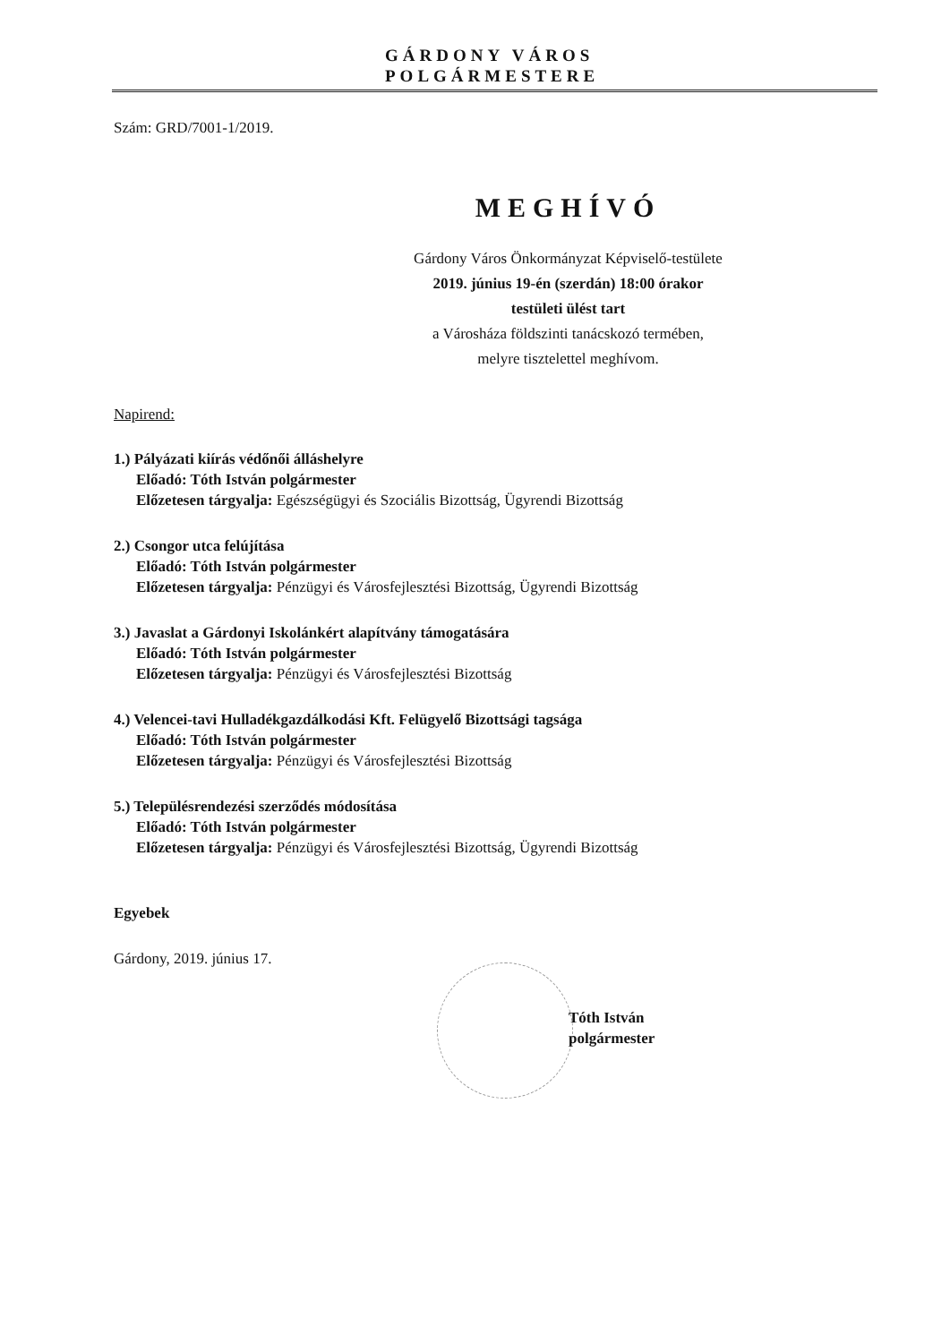GÁRDONY VÁROS
POLGÁRMESTERE
Szám: GRD/7001-1/2019.
MEGHÍVÓ
Gárdony Város Önkormányzat Képviselő-testülete
2019. június 19-én (szerdán) 18:00 órakor
testületi ülést tart
a Városháza földszinti tanácskozó termében,
melyre tisztelettel meghívom.
Napirend:
1.) Pályázati kiírás védőnői álláshelyre
Előadó: Tóth István polgármester
Előzetesen tárgyalja: Egészségügyi és Szociális Bizottság, Ügyrendi Bizottság
2.) Csongor utca felújítása
Előadó: Tóth István polgármester
Előzetesen tárgyalja: Pénzügyi és Városfejlesztési Bizottság, Ügyrendi Bizottság
3.) Javaslat a Gárdonyi Iskolánkért alapítvány támogatására
Előadó: Tóth István polgármester
Előzetesen tárgyalja: Pénzügyi és Városfejlesztési Bizottság
4.) Velencei-tavi Hulladékgazdálkodási Kft. Felügyelő Bizottsági tagsága
Előadó: Tóth István polgármester
Előzetesen tárgyalja: Pénzügyi és Városfejlesztési Bizottság
5.) Településrendezési szerződés módosítása
Előadó: Tóth István polgármester
Előzetesen tárgyalja: Pénzügyi és Városfejlesztési Bizottság, Ügyrendi Bizottság
Egyebek
Gárdony, 2019. június 17.
Tóth István
polgármester